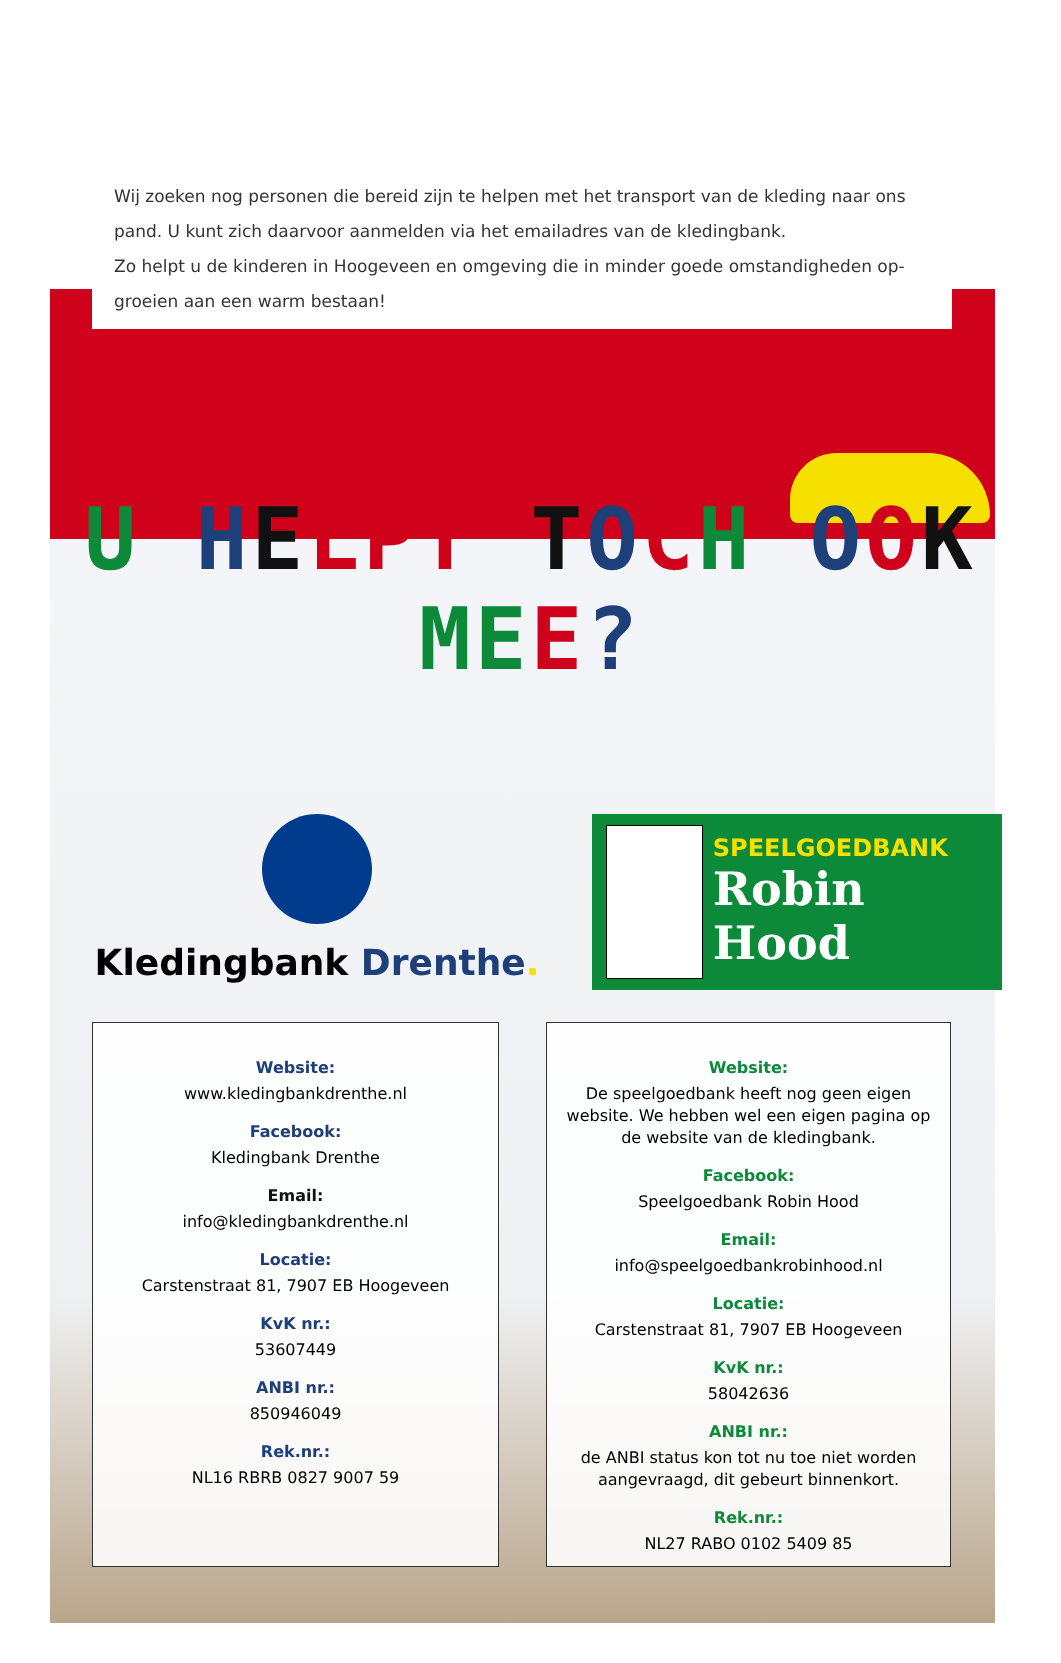Wij zoeken nog personen die bereid zijn te helpen met het transport van de kleding naar ons pand. U kunt zich daarvoor aanmelden via het emailadres van de kledingbank.
Zo helpt u de kinderen in Hoogeveen en omgeving die in minder goede omstandigheden op-groeien aan een warm bestaan!
U HELP T TOCH OOK MEE?
Kledingbank Drenthe.
SPEELGOEDBANK
Robin Hood
Website:
www.kledingbankdrenthe.nl
Facebook:
Kledingbank Drenthe
Email:
info@kledingbankdrenthe.nl
Locatie:
Carstenstraat 81, 7907 EB Hoogeveen
KvK nr.:
53607449
ANBI nr.:
850946049
Rek.nr.:
NL16 RBRB 0827 9007 59
Website:
De speelgoedbank heeft nog geen eigen website. We hebben wel een eigen pagina op de website van de kledingbank.
Facebook:
Speelgoedbank Robin Hood
Email:
info@speelgoedbankrobinhood.nl
Locatie:
Carstenstraat 81, 7907 EB Hoogeveen
KvK nr.:
58042636
ANBI nr.:
de ANBI status kon tot nu toe niet worden aangevraagd, dit gebeurt binnenkort.
Rek.nr.:
NL27 RABO 0102 5409 85